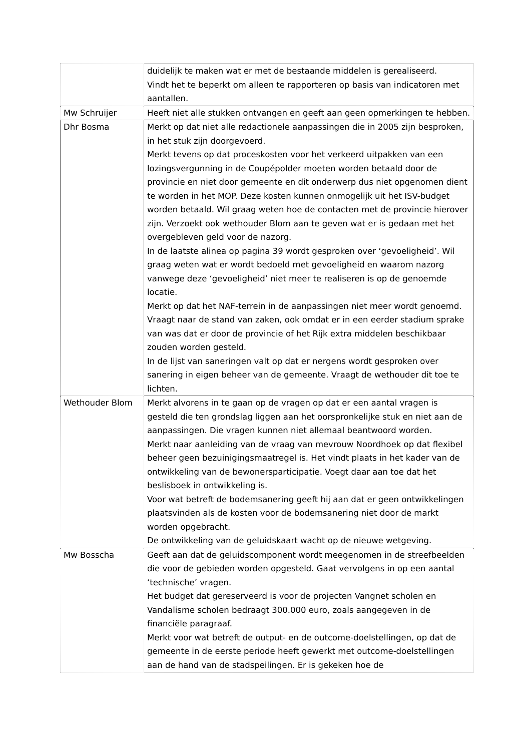| | duidelijk te maken wat er met de bestaande middelen is gerealiseerd. Vindt het te beperkt om alleen te rapporteren op basis van indicatoren met aantallen. |
| Mw Schruijer | Heeft niet alle stukken ontvangen en geeft aan geen opmerkingen te hebben. |
| Dhr Bosma | Merkt op dat niet alle redactionele aanpassingen die in 2005 zijn besproken, in het stuk zijn doorgevoerd. Merkt tevens op dat proceskosten voor het verkeerd uitpakken van een lozingsvergunning in de Coupépolder moeten worden betaald door de provincie en niet door gemeente en dit onderwerp dus niet opgenomen dient te worden in het MOP. Deze kosten kunnen onmogelijk uit het ISV-budget worden betaald. Wil graag weten hoe de contacten met de provincie hierover zijn. Verzoekt ook wethouder Blom aan te geven wat er is gedaan met het overgebleven geld voor de nazorg. In de laatste alinea op pagina 39 wordt gesproken over ‘gevoeligheid’. Wil graag weten wat er wordt bedoeld met gevoeligheid en waarom nazorg vanwege deze ‘gevoeligheid’ niet meer te realiseren is op de genoemde locatie. Merkt op dat het NAF-terrein in de aanpassingen niet meer wordt genoemd. Vraagt naar de stand van zaken, ook omdat er in een eerder stadium sprake van was dat er door de provincie of het Rijk extra middelen beschikbaar zouden worden gesteld. In de lijst van saneringen valt op dat er nergens wordt gesproken over sanering in eigen beheer van de gemeente. Vraagt de wethouder dit toe te lichten. |
| Wethouder Blom | Merkt alvorens in te gaan op de vragen op dat er een aantal vragen is gesteld die ten grondslag liggen aan het oorspronkelijke stuk en niet aan de aanpassingen. Die vragen kunnen niet allemaal beantwoord worden. Merkt naar aanleiding van de vraag van mevrouw Noordhoek op dat flexibel beheer geen bezuinigingsmaatregel is. Het vindt plaats in het kader van de ontwikkeling van de bewonersparticipatie. Voegt daar aan toe dat het beslisboek in ontwikkeling is. Voor wat betreft de bodemsanering geeft hij aan dat er geen ontwikkelingen plaatsvinden als de kosten voor de bodemsanering niet door de markt worden opgebracht. De ontwikkeling van de geluidskaart wacht op de nieuwe wetgeving. |
| Mw Bosscha | Geeft aan dat de geluidscomponent wordt meegenomen in de streefbeelden die voor de gebieden worden opgesteld. Gaat vervolgens in op een aantal ‘technische’ vragen. Het budget dat gereserveerd is voor de projecten Vangnet scholen en Vandalisme scholen bedraagt 300.000 euro, zoals aangegeven in de financiële paragraaf. Merkt voor wat betreft de output- en de outcome-doelstellingen, op dat de gemeente in de eerste periode heeft gewerkt met outcome-doelstellingen aan de hand van de stadspeilingen. Er is gekeken hoe de |